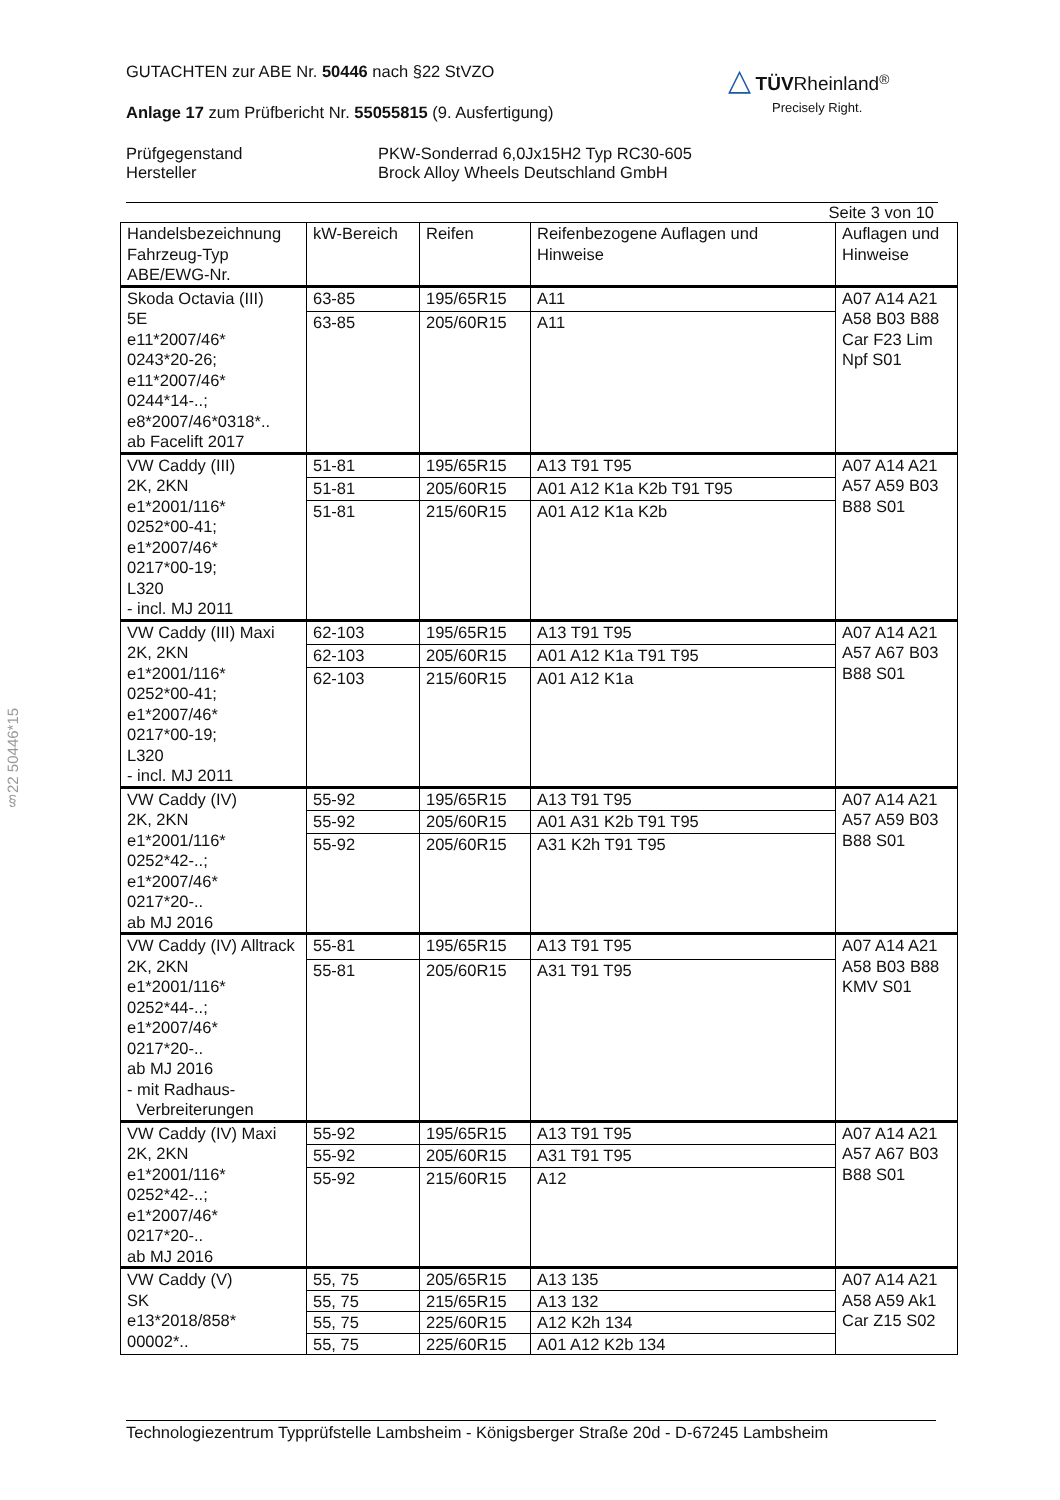§22 50446*15
△ TÜV Rheinland<sup>®</sup>
Precisely Right.
GUTACHTEN zur ABE Nr. 50446 nach §22 StVZO
Anlage 17 zum Prüfbericht Nr. 55055815 (9. Ausfertigung)
Prüfgegenstand
Hersteller
PKW-Sonderrad 6,0Jx15H2 Typ RC30-605
Brock Alloy Wheels Deutschland GmbH
Seite 3 von 10
| Handelsbezeichnung Fahrzeug-Typ ABE/EWG-Nr. | kW-Bereich | Reifen | Reifenbezogene Auflagen und Hinweise | Auflagen und Hinweise |
| --- | --- | --- | --- | --- |
| Skoda Octavia (III) 5E e11*2007/46* 0243*20-26; e11*2007/46* 0244*14-..; e8*2007/46*0318*.. ab Facelift 2017 | 63-85 | 195/65R15 | A11 | A07 A14 A21 A58 B03 B88 Car F23 Lim Npf S01 |
| | 63-85 | 205/60R15 | A11 | |
| VW Caddy (III) 2K, 2KN e1*2001/116* 0252*00-41; e1*2007/46* 0217*00-19; L320 - incl. MJ 2011 | 51-81 | 195/65R15 | A13 T91 T95 | A07 A14 A21 A57 A59 B03 B88 S01 |
| | 51-81 | 205/60R15 | A01 A12 K1a K2b T91 T95 | |
| | 51-81 | 215/60R15 | A01 A12 K1a K2b | |
| VW Caddy (III) Maxi 2K, 2KN e1*2001/116* 0252*00-41; e1*2007/46* 0217*00-19; L320 - incl. MJ 2011 | 62-103 | 195/65R15 | A13 T91 T95 | A07 A14 A21 A57 A67 B03 B88 S01 |
| | 62-103 | 205/60R15 | A01 A12 K1a T91 T95 | |
| | 62-103 | 215/60R15 | A01 A12 K1a | |
| VW Caddy (IV) 2K, 2KN e1*2001/116* 0252*42-..; e1*2007/46* 0217*20-.. ab MJ 2016 | 55-92 | 195/65R15 | A13 T91 T95 | A07 A14 A21 A57 A59 B03 B88 S01 |
| | 55-92 | 205/60R15 | A01 A31 K2b T91 T95 | |
| | 55-92 | 205/60R15 | A31 K2h T91 T95 | |
| VW Caddy (IV) Alltrack 2K, 2KN e1*2001/116* 0252*44-..; e1*2007/46* 0217*20-.. ab MJ 2016 - mit Radhaus- Verbreiterungen | 55-81 | 195/65R15 | A13 T91 T95 | A07 A14 A21 A58 B03 B88 KMV S01 |
| | 55-81 | 205/60R15 | A31 T91 T95 | |
| VW Caddy (IV) Maxi 2K, 2KN e1*2001/116* 0252*42-..; e1*2007/46* 0217*20-.. ab MJ 2016 | 55-92 | 195/65R15 | A13 T91 T95 | A07 A14 A21 A57 A67 B03 B88 S01 |
| | 55-92 | 205/60R15 | A31 T91 T95 | |
| | 55-92 | 215/60R15 | A12 | |
| VW Caddy (V) SK e13*2018/858* 00002*.. | 55, 75 | 205/65R15 | A13 135 | A07 A14 A21 A58 A59 Ak1 Car Z15 S02 |
| | 55, 75 | 215/65R15 | A13 132 | |
| | 55, 75 | 225/60R15 | A12 K2h 134 | |
| | 55, 75 | 225/60R15 | A01 A12 K2b 134 | |
Technologiezentrum Typprüfstelle Lambsheim - Königsberger Straße 20d - D-67245 Lambsheim